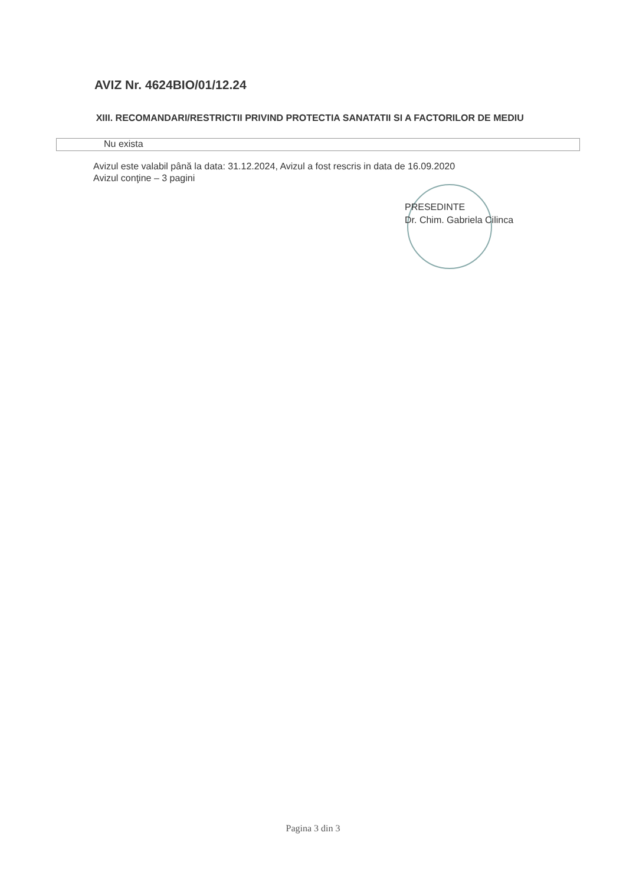AVIZ Nr. 4624BIO/01/12.24
XIII. RECOMANDARI/RESTRICTII PRIVIND PROTECTIA SANATATII SI A FACTORILOR DE MEDIU
Nu exista
Avizul este valabil până la data: 31.12.2024, Avizul a fost rescris in data de 16.09.2020
Avizul conţine – 3 pagini
PRESEDINTE
Dr. Chim. Gabriela Cilinca
Pagina 3 din 3